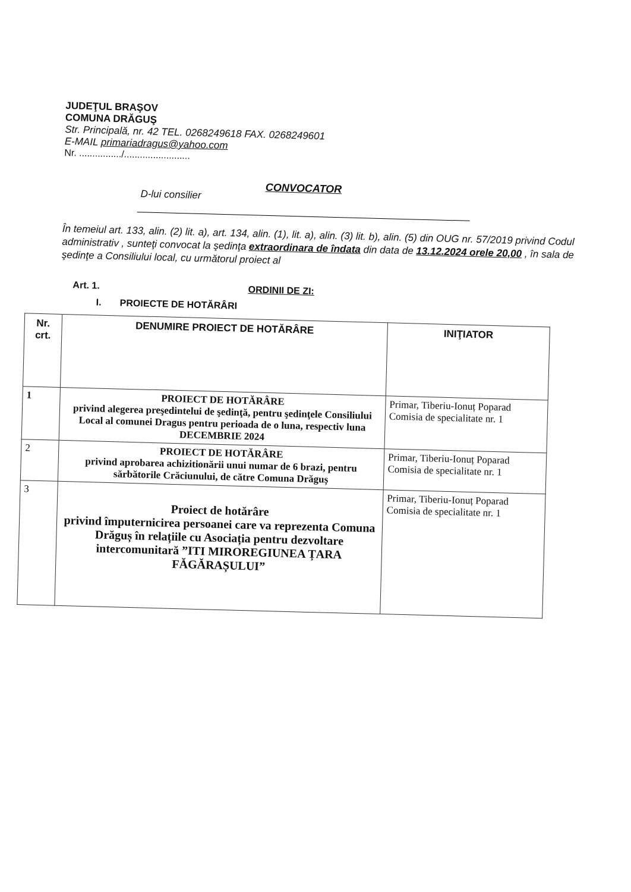JUDEŢUL BRAŞOV
COMUNA DRĂGUŞ
Str. Principală, nr. 42 TEL. 0268249618 FAX. 0268249601
E-MAIL primariadragus@yahoo.com
Nr. ................/.........................
CONVOCATOR
D-lui consilier
În temeiul art. 133, alin. (2) lit. a), art. 134, alin. (1), lit. a), alin. (3) lit. b), alin. (5) din OUG nr. 57/2019 privind Codul administrativ , sunteţi convocat la şedinţa extraordinara de îndata din data de 13.12.2024 orele 20,00 , în sala de şedinţe a Consiliului local, cu următorul proiect al
Art. 1. ORDINII DE ZI:
I. PROIECTE DE HOTĂRÂRI
| Nr. crt. | DENUMIRE PROIECT DE HOTĂRÂRE | INIŢIATOR |
| --- | --- | --- |
| 1 | PROIECT DE HOTĂRÂRE privind alegerea preşedintelui de şedinţă, pentru şedinţele Consiliului Local al comunei Dragus pentru perioada de o luna, respectiv luna DECEMBRIE 2024 | Primar, Tiberiu-Ionuț Poparad Comisia de specialitate nr. 1 |
| 2 | PROIECT DE HOTĂRÂRE privind aprobarea achizitionării unui numar de 6 brazi, pentru sărbătorile Crăciunului, de către Comuna Drăguș | Primar, Tiberiu-Ionuț Poparad Comisia de specialitate nr. 1 |
| 3 | Proiect de hotărâre privind împuternicirea persoanei care va reprezenta Comuna Drăguș în relațiile cu Asociația pentru dezvoltare intercomunitară ”ITI MIROREGIUNEA ȚARA FĂGĂRAȘULUI” | Primar, Tiberiu-Ionuț Poparad Comisia de specialitate nr. 1 |